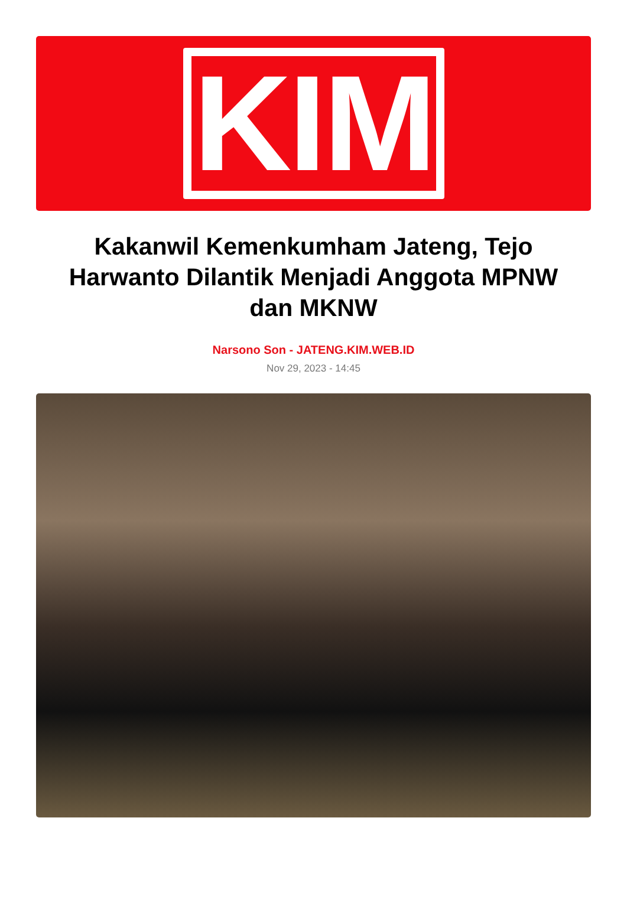KIM
Kakanwil Kemenkumham Jateng, Tejo Harwanto Dilantik Menjadi Anggota MPNW dan MKNW
Narsono Son - JATENG.KIM.WEB.ID
Nov 29, 2023 - 14:45